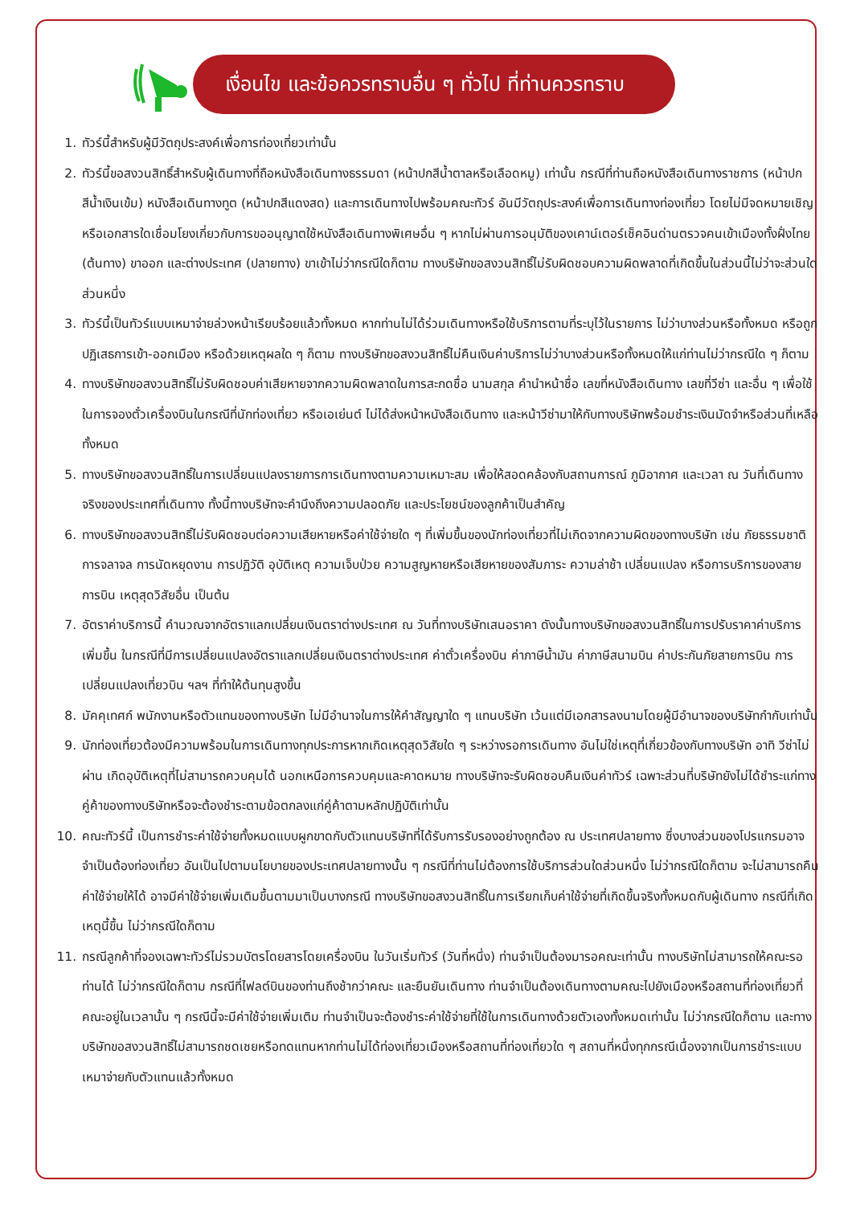เงื่อนไข และข้อควรทราบอื่น ๆ ทั่วไป ที่ท่านควรทราบ
1. ทัวร์นี้สำหรับผู้มีวัตถุประสงค์เพื่อการท่องเที่ยวเท่านั้น
2. ทัวร์นี้ขอสงวนสิทธิ์สำหรับผู้เดินทางที่ถือหนังสือเดินทางธรรมดา (หน้าปกสีน้ำตาลหรือเลือดหมู) เท่านั้น กรณีที่ท่านถือหนังสือเดินทางราชการ (หน้าปกสีน้ำเงินเข้ม) หนังสือเดินทางทูต (หน้าปกสีแดงสด) และการเดินทางไปพร้อมคณะทัวร์ อันมีวัตถุประสงค์เพื่อการเดินทางท่องเที่ยว โดยไม่มีจดหมายเชิญหรือเอกสารใดเชื่อมโยงเกี่ยวกับการขออนุญาตใช้หนังสือเดินทางพิเศษอื่น ๆ หากไม่ผ่านการอนุมัติของเคาน์เตอร์เช็คอินด่านตรวจคนเข้าเมืองทั้งฝั่งไทย (ต้นทาง) ขาออก และต่างประเทศ (ปลายทาง) ขาเข้าไม่ว่ากรณีใดก็ตาม ทางบริษัทขอสงวนสิทธิ์ไม่รับผิดชอบความผิดพลาดที่เกิดขึ้นในส่วนนี้ไม่ว่าจะส่วนใดส่วนหนึ่ง
3. ทัวร์นี้เป็นทัวร์แบบเหมาจ่ายล่วงหน้าเรียบร้อยแล้วทั้งหมด หากท่านไม่ได้ร่วมเดินทางหรือใช้บริการตามที่ระบุไว้ในรายการ ไม่ว่าบางส่วนหรือทั้งหมด หรือถูกปฏิเสธการเข้า-ออกเมือง หรือด้วยเหตุผลใด ๆ ก็ตาม ทางบริษัทขอสงวนสิทธิ์ไม่คืนเงินค่าบริการไม่ว่าบางส่วนหรือทั้งหมดให้แก่ท่านไม่ว่ากรณีใด ๆ ก็ตาม
4. ทางบริษัทขอสงวนสิทธิ์ไม่รับผิดชอบค่าเสียหายจากความผิดพลาดในการสะกดชื่อ นามสกุล คำนำหน้าชื่อ เลขที่หนังสือเดินทาง เลขที่วีซ่า และอื่น ๆ เพื่อใช้ในการจองตั๋วเครื่องบินในกรณีที่นักท่องเที่ยว หรือเอเย่นต์ ไม่ได้ส่งหน้าหนังสือเดินทาง และหน้าวีซ่ามาให้กับทางบริษัทพร้อมชำระเงินมัดจำหรือส่วนที่เหลือทั้งหมด
5. ทางบริษัทขอสงวนสิทธิ์ในการเปลี่ยนแปลงรายการการเดินทางตามความเหมาะสม เพื่อให้สอดคล้องกับสถานการณ์ ภูมิอากาศ และเวลา ณ วันที่เดินทางจริงของประเทศที่เดินทาง ทั้งนี้ทางบริษัทจะคำนึงถึงความปลอดภัย และประโยชน์ของลูกค้าเป็นสำคัญ
6. ทางบริษัทขอสงวนสิทธิ์ไม่รับผิดชอบต่อความเสียหายหรือค่าใช้จ่ายใด ๆ ที่เพิ่มขึ้นของนักท่องเที่ยวที่ไม่เกิดจากความผิดของทางบริษัท เช่น ภัยธรรมชาติ การจลาจล การนัดหยุดงาน การปฏิวัติ อุบัติเหตุ ความเจ็บป่วย ความสูญหายหรือเสียหายของสัมภาระ ความล่าช้า เปลี่ยนแปลง หรือการบริการของสายการบิน เหตุสุดวิสัยอื่น เป็นต้น
7. อัตราค่าบริการนี้ คำนวณจากอัตราแลกเปลี่ยนเงินตราต่างประเทศ ณ วันที่ทางบริษัทเสนอราคา ดังนั้นทางบริษัทขอสงวนสิทธิ์ในการปรับราคาค่าบริการเพิ่มขึ้น ในกรณีที่มีการเปลี่ยนแปลงอัตราแลกเปลี่ยนเงินตราต่างประเทศ ค่าตั๋วเครื่องบิน ค่าภาษีน้ำมัน ค่าภาษีสนามบิน ค่าประกันภัยสายการบิน การเปลี่ยนแปลงเที่ยวบิน ฯลฯ ที่ทำให้ต้นทุนสูงขึ้น
8. มัคคุเทศก์ พนักงานหรือตัวแทนของทางบริษัท ไม่มีอำนาจในการให้คำสัญญาใด ๆ แทนบริษัท เว้นแต่มีเอกสารลงนามโดยผู้มีอำนาจของบริษัทกำกับเท่านั้น
9. นักท่องเที่ยวต้องมีความพร้อมในการเดินทางทุกประการหากเกิดเหตุสุดวิสัยใด ๆ ระหว่างรอการเดินทาง อันไม่ใช่เหตุที่เกี่ยวข้องกับทางบริษัท อาทิ วีซ่าไม่ผ่าน เกิดอุบัติเหตุที่ไม่สามารถควบคุมได้ นอกเหนือการควบคุมและคาดหมาย ทางบริษัทจะรับผิดชอบคืนเงินค่าทัวร์ เฉพาะส่วนที่บริษัทยังไม่ได้ชำระแก่ทางคู่ค้าของทางบริษัทหรือจะต้องชำระตามข้อตกลงแก่คู่ค้าตามหลักปฏิบัติเท่านั้น
10. คณะทัวร์นี้ เป็นการชำระค่าใช้จ่ายทั้งหมดแบบผูกขาดกับตัวแทนบริษัทที่ได้รับการรับรองอย่างถูกต้อง ณ ประเทศปลายทาง ซึ่งบางส่วนของโปรแกรมอาจจำเป็นต้องท่องเที่ยว อันเป็นไปตามนโยบายของประเทศปลายทางนั้น ๆ กรณีที่ท่านไม่ต้องการใช้บริการส่วนใดส่วนหนึ่ง ไม่ว่ากรณีใดก็ตาม จะไม่สามารถคืนค่าใช้จ่ายให้ได้ อาจมีค่าใช้จ่ายเพิ่มเติมขึ้นตามมาเป็นบางกรณี ทางบริษัทขอสงวนสิทธิ์ในการเรียกเก็บค่าใช้จ่ายที่เกิดขึ้นจริงทั้งหมดกับผู้เดินทาง กรณีที่เกิดเหตุนี้ขึ้น ไม่ว่ากรณีใดก็ตาม
11. กรณีลูกค้าที่จองเฉพาะทัวร์ไม่รวมบัตรโดยสารโดยเครื่องบิน ในวันเริ่มทัวร์ (วันที่หนึ่ง) ท่านจำเป็นต้องมารอคณะเท่านั้น ทางบริษัทไม่สามารถให้คณะรอท่านได้ ไม่ว่ากรณีใดก็ตาม กรณีที่ไฟลต์บินของท่านถึงช้ากว่าคณะ และยืนยันเดินทาง ท่านจำเป็นต้องเดินทางตามคณะไปยังเมืองหรือสถานที่ท่องเที่ยวที่คณะอยู่ในเวลานั้น ๆ กรณีนี้จะมีค่าใช้จ่ายเพิ่มเติม ท่านจำเป็นจะต้องชำระค่าใช้จ่ายที่ใช้ในการเดินทางด้วยตัวเองทั้งหมดเท่านั้น ไม่ว่ากรณีใดก็ตาม และทางบริษัทขอสงวนสิทธิ์ไม่สามารถชดเชยหรือทดแทนหากท่านไม่ได้ท่องเที่ยวเมืองหรือสถานที่ท่องเที่ยวใด ๆ สถานที่หนึ่งทุกกรณีเนื่องจากเป็นการชำระแบบเหมาจ่ายกับตัวแทนแล้วทั้งหมด